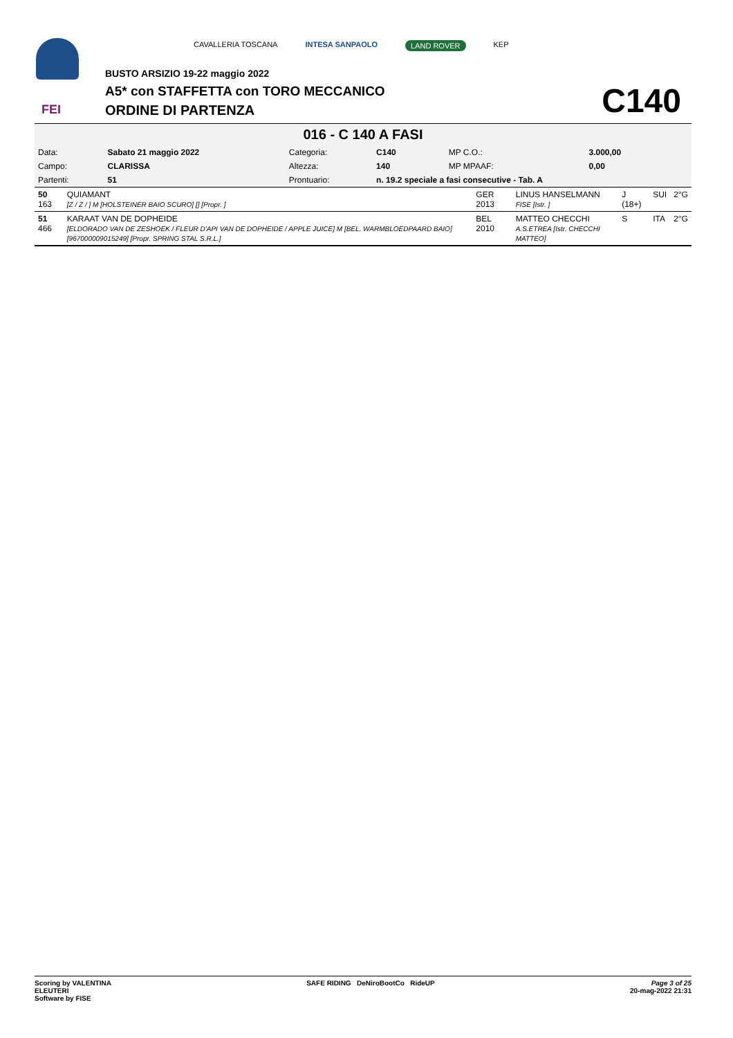FEI
CAVALLERIA TOSCANA INTESA SANPAOLO LAND ROVER KEP
BUSTO ARSIZIO 19-22 maggio 2022
A5* con STAFFETTA con TORO MECCANICO
ORDINE DI PARTENZA C140
016 - C 140 A FASI
| Data: | Sabato 21 maggio 2022 | Categoria: | C140 | MP C.O.: | 3.000,00 |
| Campo: | CLARISSA | Altezza: | 140 | MP MPAAF: | 0,00 |
| Partenti: | 51 | Prontuario: | n. 19.2 speciale a fasi consecutive - Tab. A | | |
| 50 163 | QUIAMANT [Z / Z / ] M [HOLSTEINER BAIO SCURO] [] [Propr. ] | GER 2013 | LINUS HANSELMANN FISE [Istr. ] | J (18+) | SUI | 2°G |
| 51 466 | KARAAT VAN DE DOPHEIDE [ELDORADO VAN DE ZESHOEK / FLEUR D'API VAN DE DOPHEIDE / APPLE JUICE] M [BEL. WARMBLOEDPAARD BAIO] [967000009015249] [Propr. SPRING STAL S.R.L.] | BEL 2010 | MATTEO CHECCHI A.S.ETREA [Istr. CHECCHI MATTEO] | S | ITA | 2°G |
Scoring by VALENTINA
ELEUTERI
Software by FISE
SAFE RIDING DeNiroBootCo RideUP
Page 3 of 25
20-mag-2022 21:31